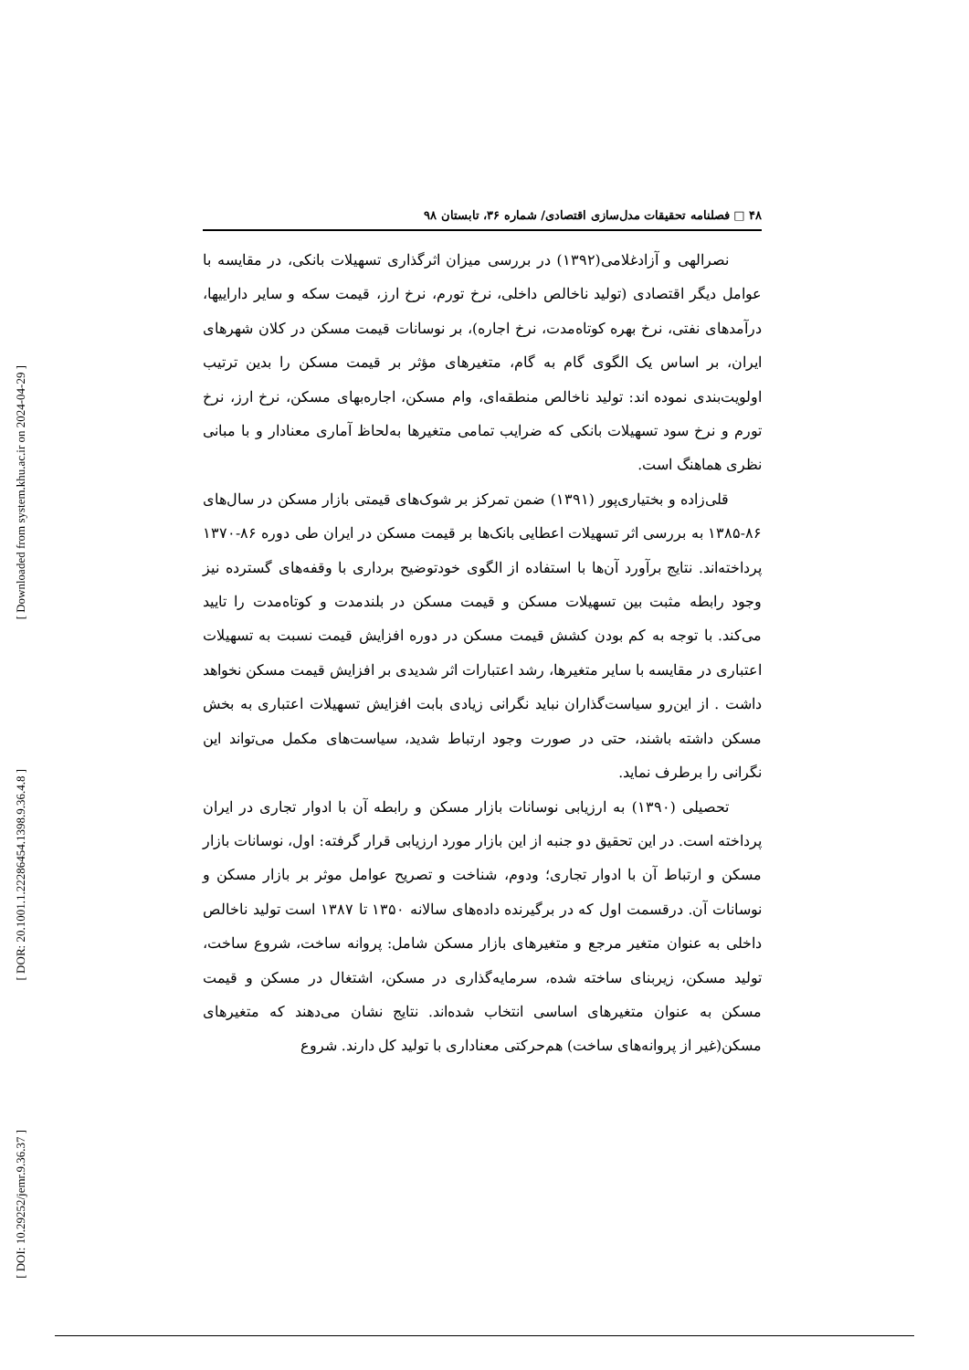[ Downloaded from system.khu.ac.ir on 2024-04-29 ]
[ DOR: 20.1001.1.22286454.1398.9.36.4.8 ]
[ DOI: 10.29252/jemr.9.36.37 ]
۴۸ □ فصلنامه تحقیقات مدل‌سازی اقتصادی/ شماره ۳۶، تابستان ۹۸
نصرالهی و آزادغلامی(۱۳۹۲) در بررسی میزان اثرگذاری تسهیلات بانکی، در مقایسه با عوامل دیگر اقتصادی (تولید ناخالص داخلی، نرخ تورم، نرخ ارز، قیمت سکه و سایر داراییها، درآمدهای نفتی، نرخ بهره کوتاه‌مدت، نرخ اجاره)، بر نوسانات قیمت مسکن در کلان شهرهای ایران، بر اساس یک الگوی گام به گام، متغیرهای مؤثر بر قیمت مسکن را بدین ترتیب اولویت‌بندی نموده اند: تولید ناخالص منطقه‌ای، وام مسکن، اجاره‌بهای مسکن، نرخ ارز، نرخ تورم و نرخ سود تسهیلات بانکی که ضرایب تمامی متغیرها به‌لحاظ آماری معنادار و با مبانی نظری هماهنگ است.
قلی‌زاده و بختیاری‌پور (۱۳۹۱) ضمن تمرکز بر شوک‌های قیمتی بازار مسکن در سال‌های ۸۶-۱۳۸۵ به بررسی اثر تسهیلات اعطایی بانک‌ها بر قیمت مسکن در ایران طی دوره ۸۶-۱۳۷۰ پرداخته‌اند. نتایج برآورد آن‌ها با استفاده از الگوی خودتوضیح برداری با وقفه‌های گسترده نیز وجود رابطه مثبت بین تسهیلات مسکن و قیمت مسکن در بلندمدت و کوتاه‌مدت را تایید می‌کند. با توجه به کم بودن کشش قیمت مسکن در دوره افزایش قیمت نسبت به تسهیلات اعتباری در مقایسه با سایر متغیرها، رشد اعتبارات اثر شدیدی بر افزایش قیمت مسکن نخواهد داشت . از این‌رو سیاست‌گذاران نباید نگرانی زیادی بابت افزایش تسهیلات اعتباری به بخش مسکن داشته باشند، حتی در صورت وجود ارتباط شدید، سیاست‌های مکمل می‌تواند این نگرانی را برطرف نماید.
تحصیلی (۱۳۹۰) به ارزیابی نوسانات بازار مسکن و رابطه آن با ادوار تجاری در ایران پرداخته است. در این تحقیق دو جنبه از این بازار مورد ارزیابی قرار گرفته: اول، نوسانات بازار مسکن و ارتباط آن با ادوار تجاری؛ ودوم، شناخت و تصریح عوامل موثر بر بازار مسکن و نوسانات آن. درقسمت اول که در برگیرنده داده‌های سالانه ۱۳۵۰ تا ۱۳۸۷ است تولید ناخالص داخلی به عنوان متغیر مرجع و متغیرهای بازار مسکن شامل: پروانه ساخت، شروع ساخت، تولید مسکن، زیربنای ساخته شده، سرمایه‌گذاری در مسکن، اشتغال در مسکن و قیمت مسکن به عنوان متغیرهای اساسی انتخاب شده‌اند. نتایج نشان می‌دهند که متغیرهای مسکن(غیر از پروانه‌های ساخت) هم‌حرکتی معناداری با تولید کل دارند. شروع